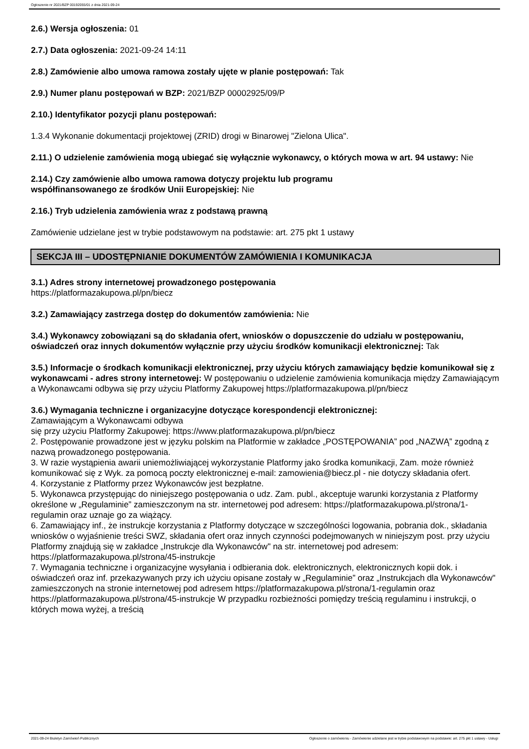Ogłoszenie nr 2021/BZP 00192055/01 z dnia 2021-09-24
2.6.) Wersja ogłoszenia: 01
2.7.) Data ogłoszenia: 2021-09-24 14:11
2.8.) Zamówienie albo umowa ramowa zostały ujęte w planie postępowań: Tak
2.9.) Numer planu postępowań w BZP: 2021/BZP 00002925/09/P
2.10.) Identyfikator pozycji planu postępowań:
1.3.4 Wykonanie dokumentacji projektowej (ZRID) drogi w Binarowej "Zielona Ulica".
2.11.) O udzielenie zamówienia mogą ubiegać się wyłącznie wykonawcy, o których mowa w art. 94 ustawy: Nie
2.14.) Czy zamówienie albo umowa ramowa dotyczy projektu lub programu
współfinansowanego ze środków Unii Europejskiej: Nie
2.16.) Tryb udzielenia zamówienia wraz z podstawą prawną
Zamówienie udzielane jest w trybie podstawowym na podstawie: art. 275 pkt 1 ustawy
SEKCJA III – UDOSTĘPNIANIE DOKUMENTÓW ZAMÓWIENIA I KOMUNIKACJA
3.1.) Adres strony internetowej prowadzonego postępowania
https://platformazakupowa.pl/pn/biecz
3.2.) Zamawiający zastrzega dostęp do dokumentów zamówienia: Nie
3.4.) Wykonawcy zobowiązani są do składania ofert, wniosków o dopuszczenie do udziału w postępowaniu, oświadczeń oraz innych dokumentów wyłącznie przy użyciu środków komunikacji elektronicznej: Tak
3.5.) Informacje o środkach komunikacji elektronicznej, przy użyciu których zamawiający będzie komunikował się z wykonawcami - adres strony internetowej: W postępowaniu o udzielenie zamówienia komunikacja między Zamawiającym a Wykonawcami odbywa się przy użyciu Platformy Zakupowej https://platformazakupowa.pl/pn/biecz
3.6.) Wymagania techniczne i organizacyjne dotyczące korespondencji elektronicznej:
Zamawiającym a Wykonawcami odbywa
się przy użyciu Platformy Zakupowej: https://www.platformazakupowa.pl/pn/biecz
2. Postępowanie prowadzone jest w języku polskim na Platformie w zakładce „POSTĘPOWANIA” pod „NAZWĄ” zgodną z nazwą prowadzonego postępowania.
3. W razie wystąpienia awarii uniemożliwiającej wykorzystanie Platformy jako środka komunikacji, Zam. może również komunikować się z Wyk. za pomocą poczty elektronicznej e-mail: zamowienia@biecz.pl - nie dotyczy składania ofert.
4. Korzystanie z Platformy przez Wykonawców jest bezpłatne.
5. Wykonawca przystępując do niniejszego postępowania o udz. Zam. publ., akceptuje warunki korzystania z Platformy określone w „Regulaminie” zamieszczonym na str. internetowej pod adresem: https://platformazakupowa.pl/strona/1-regulamin oraz uznaje go za wiążący.
6. Zamawiający inf., że instrukcje korzystania z Platformy dotyczące w szczególności logowania, pobrania dok., składania wniosków o wyjaśnienie treści SWZ, składania ofert oraz innych czynności podejmowanych w niniejszym post. przy użyciu Platformy znajdują się w zakładce „Instrukcje dla Wykonawców" na str. internetowej pod adresem: https://platformazakupowa.pl/strona/45-instrukcje
7. Wymagania techniczne i organizacyjne wysyłania i odbierania dok. elektronicznych, elektronicznych kopii dok. i oświadczeń oraz inf. przekazywanych przy ich użyciu opisane zostały w „Regulaminie” oraz „Instrukcjach dla Wykonawców" zamieszczonych na stronie internetowej pod adresem https://platformazakupowa.pl/strona/1-regulamin oraz https://platformazakupowa.pl/strona/45-instrukcje W przypadku rozbieżności pomiędzy treścią regulaminu i instrukcji, o których mowa wyżej, a treścią
2021-09-24 Biuletyn Zamówień Publicznych Ogłoszenie o zamówieniu - Zamówienie udzielane jest w trybie podstawowym na podstawie: art. 275 pkt 1 ustawy - Usługi